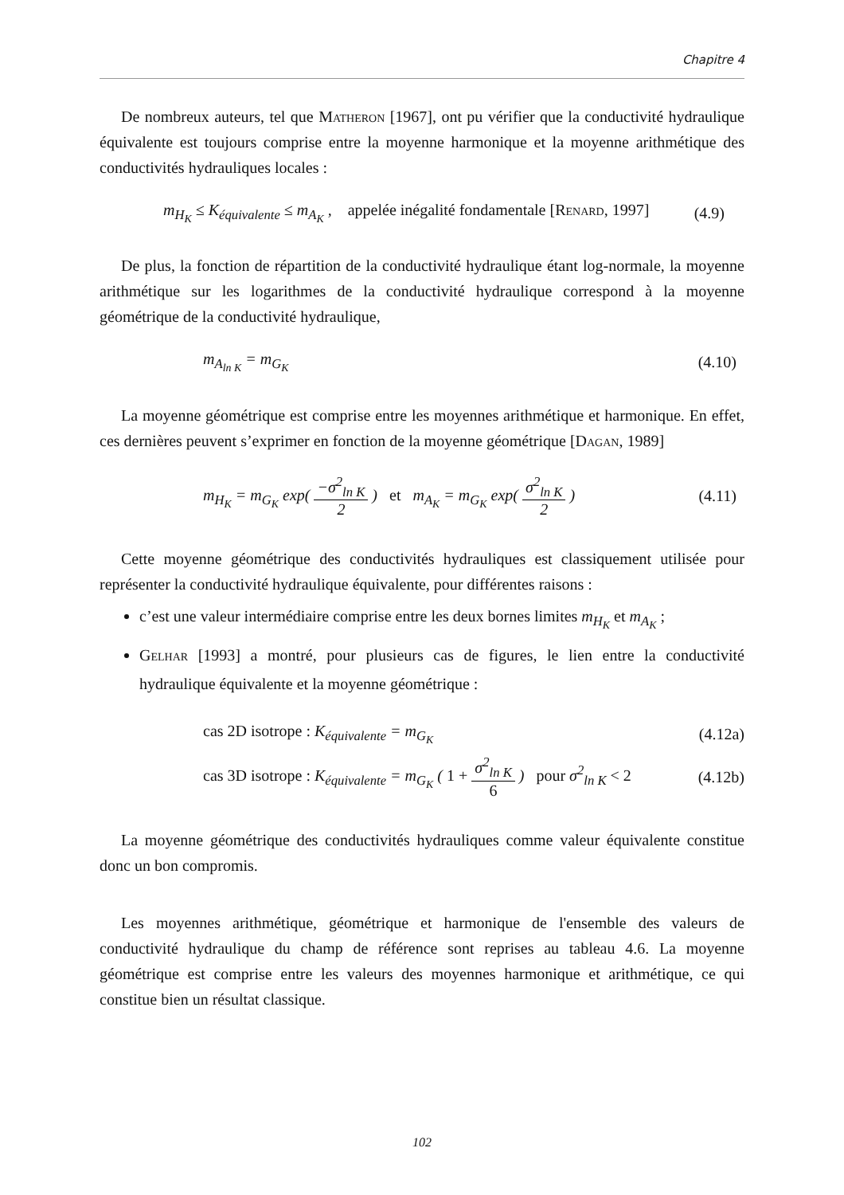Chapitre 4
De nombreux auteurs, tel que Matheron [1967], ont pu vérifier que la conductivité hydraulique équivalente est toujours comprise entre la moyenne harmonique et la moyenne arithmétique des conductivités hydrauliques locales :
m<sub>H<sub>K</sub></sub> ≤ K<sub>équivalente</sub> ≤ m<sub>A<sub>K</sub></sub> , appelée inégalité fondamentale [Renard, 1997] (4.9)
De plus, la fonction de répartition de la conductivité hydraulique étant log-normale, la moyenne arithmétique sur les logarithmes de la conductivité hydraulique correspond à la moyenne géométrique de la conductivité hydraulique,
m<sub>A<sub>ln K</sub></sub> = m<sub>G<sub>K</sub></sub> (4.10)
La moyenne géométrique est comprise entre les moyennes arithmétique et harmonique. En effet, ces dernières peuvent s’exprimer en fonction de la moyenne géométrique [Dagan, 1989]
m<sub>H<sub>K</sub></sub> = m<sub>G<sub>K</sub></sub> exp( −σ<sup>2</sup><sub>ln K</sub> 2 ) et m<sub>A<sub>K</sub></sub> = m<sub>G<sub>K</sub></sub> exp( σ<sup>2</sup><sub>ln K</sub> 2 ) (4.11)
Cette moyenne géométrique des conductivités hydrauliques est classiquement utilisée pour représenter la conductivité hydraulique équivalente, pour différentes raisons :
c’est une valeur intermédiaire comprise entre les deux bornes limites m<sub>H<sub>K</sub></sub> et m<sub>A<sub>K</sub></sub> ;
Gelhar [1993] a montré, pour plusieurs cas de figures, le lien entre la conductivité hydraulique équivalente et la moyenne géométrique :
cas 2D isotrope : K<sub>équivalente</sub> = m<sub>G<sub>K</sub></sub> (4.12a)
cas 3D isotrope : K<sub>équivalente</sub> = m<sub>G<sub>K</sub></sub> ( 1 + σ<sup>2</sup><sub>ln K</sub> 6 ) pour σ<sup>2</sup><sub>ln K</sub> < 2 (4.12b)
La moyenne géométrique des conductivités hydrauliques comme valeur équivalente constitue donc un bon compromis.
Les moyennes arithmétique, géométrique et harmonique de l'ensemble des valeurs de conductivité hydraulique du champ de référence sont reprises au tableau 4.6. La moyenne géométrique est comprise entre les valeurs des moyennes harmonique et arithmétique, ce qui constitue bien un résultat classique.
102